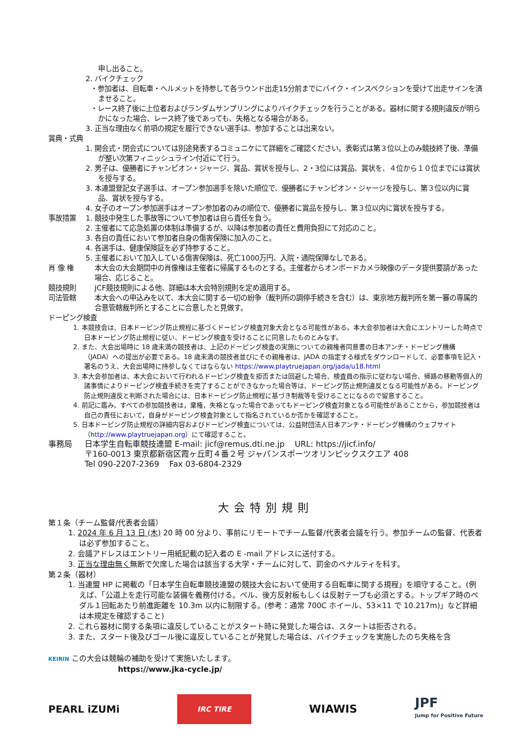申し出ること。
2. バイクチェック
・参加者は、自転車・ヘルメットを持参して各ラウンド出走15分前までにバイク・インスペクションを受けて出走サインを済ませること。
・レース終了後に上位者およびランダムサンプリングによりバイクチェックを行うことがある。器材に関する規則違反が明らかになった場合、レース終了後であっても、失格となる場合がある。
3. 正当な理由なく前項の規定を履行できない選手は、参加することは出来ない。
賞典・式典
1. 開会式・閉会式については別途発表するコミュニケにて詳細をご確認ください。表彰式は第３位以上のみ競技終了後、準備が整い次第フィニッシュライン付近にて行う。
2. 男子は、優勝者にチャンピオン・ジャージ、賞品、賞状を授与し、2・3位には賞品、賞状を、４位から１０位までには賞状を授与する。
3. 本連盟登記女子選手は、オープン参加選手を除いた順位で、優勝者にチャンピオン・ジャージを授与し、第３位以内に賞品、賞状を授与する。
4. 女子のオープン参加選手はオープン参加者のみの順位で、優勝者に賞品を授与し、第３位以内に賞状を授与する。
事故措置 1. 競技中発生した事故等について参加者は自ら責任を負う。
2. 主催者にて応急処置の体制は準備するが、以降は参加者の責任と費用負担にて対応のこと。
3. 各自の責任において参加者自身の傷害保険に加入のこと。
4. 各選手は、健康保険証を必ず持参すること。
5. 主催者において加入している傷害保険は、死亡1000万円、入院・通院保障なしである。
肖 像 権 本大会の大会期間中の肖像権は主催者に帰属するものとする。主催者からオンボードカメラ映像のデータ提供要請があった場合、応じること。
競技規則 JCF競技規則による他、詳細は本大会特別規則を定め適用する。
司法管轄 本大会への申込みを以て、本大会に関する一切の紛争（裁判所の調停手続きを含む）は、東京地方裁判所を第一審の専属的合意管轄裁判所とすることに合意したと見做す。
ドーピング検査
1. 本競技会は、日本ドーピング防止規程に基づくドーピング検査対象大会となる可能性がある。本大会参加者は大会にエントリーした時点で日本ドーピング防止規程に従い、ドーピング検査を受けることに同意したものとみなす。
2. また、大会出場時に 18 歳未満の競技者は、上記のドーピング検査の実施についての親権者同意書の日本アンチ・ドーピング機構（JADA）への提出が必要である。18 歳未満の競技者並びにその親権者は、JADA の指定する様式をダウンロードして、必要事項を記入・署名のうえ、大会出場時に持参しなくてはならない https://www.playtruejapan.org/jada/u18.html
3. 本大会参加者は、本大会において行われるドーピング検査を拒否または回避した場合、検査員の指示に従わない場合、帰路の移動等個人的諸事情によりドーピング検査手続きを完了することができなかった場合等は、ドーピング防止規則違反となる可能性がある。ドーピング防止規則違反と判断された場合には、日本ドーピング防止規程に基づき制裁等を受けることになるので留意すること。
4. 前記に鑑み，すべての参加競技者は，棄権，失格となった場合であってもドーピング検査対象となる可能性があることから，参加競技者は自己の責任において，自身がドーピング検査対象として指名されているか否かを確認すること。
5. 日本ドーピング防止規程の詳細内容およびドーピング検査については、公益財団法人日本アンチ・ドーピング機構のウェブサイト（http://www.playtruejapan.org）にて確認すること。
事務局 日本学生自転車競技連盟 E-mail: jicf@remus.dti.ne.jp URL: https://jicf.info/
〒160-0013 東京都新宿区霞ヶ丘町４番２号 ジャパンスポーツオリンピックスクエア 408
Tel 090-2207-2369 Fax 03-6804-2329
大会特別規則
第１条（チーム監督/代表者会議）
1. 2024 年 6 月 13 日 (木) 20 時 00 分より、事前にリモートでチーム監督/代表者会議を行う。参加チームの監督、代表者は必ず参加すること。
2. 会議アドレスはエントリー用紙記載の記入者の E -mail アドレスに送付する。
3. 正当な理由無く無断で欠席した場合は該当する大学・チームに対して、罰金のペナルティを科す。
第２条（器材）
1. 当連盟 HP に掲載の「日本学生自転車競技連盟の競技大会において使用する自転車に関する規程」を順守すること。(例えば、「公道上を走行可能な装備を義務付ける。ベル、後方反射板もしくは反射テープも必須とする。トップギア時のペダル１回転あたり前進距離を 10.3m 以内に制限する。(参考：通常 700C ホイール、53×11 で 10.217m)」など詳細は本規定を確認すること)
2. これら器材に関する条項に違反していることがスタート時に発覚した場合は、スタートは拒否される。
3. また、スタート後及びゴール後に違反していることが発覚した場合は、バイクチェックを実施したのち失格を含
KEIRIN この大会は競輪の補助を受けて実施いたします。
https://www.jka-cycle.jp/
PEARL iZUMi IRC TIRE WIAWIS JPF
Jump for Positive Future